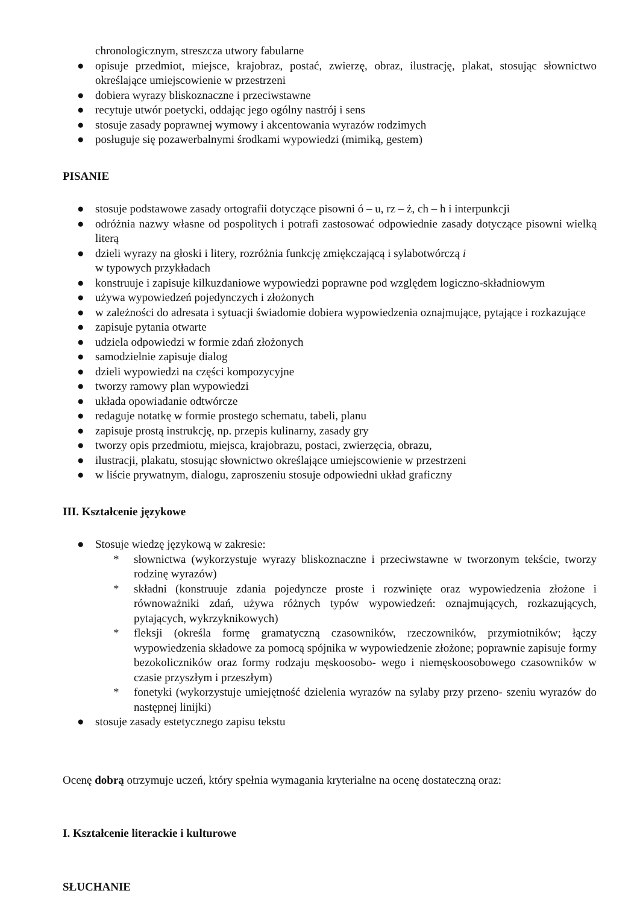chronologicznym, streszcza utwory fabularne
● opisuje przedmiot, miejsce, krajobraz, postać, zwierzę, obraz, ilustrację, plakat, stosując słownictwo określające umiejscowienie w przestrzeni
● dobiera wyrazy bliskoznaczne i przeciwstawne
● recytuje utwór poetycki, oddając jego ogólny nastrój i sens
● stosuje zasady poprawnej wymowy i akcentowania wyrazów rodzimych
● posługuje się pozawerbalnymi środkami wypowiedzi (mimiką, gestem)
PISANIE
● stosuje podstawowe zasady ortografii dotyczące pisowni ó – u, rz – ż, ch – h i interpunkcji
● odróżnia nazwy własne od pospolitych i potrafi zastosować odpowiednie zasady dotyczące pisowni wielką literą
● dzieli wyrazy na głoski i litery, rozróżnia funkcję zmiękczającą i sylabotwórczą i
w typowych przykładach
● konstruuje i zapisuje kilkuzdaniowe wypowiedzi poprawne pod względem logiczno-składniowym
● używa wypowiedzeń pojedynczych i złożonych
● w zależności do adresata i sytuacji świadomie dobiera wypowiedzenia oznajmujące, pytające i rozkazujące
● zapisuje pytania otwarte
● udziela odpowiedzi w formie zdań złożonych
● samodzielnie zapisuje dialog
● dzieli wypowiedzi na części kompozycyjne
● tworzy ramowy plan wypowiedzi
● układa opowiadanie odtwórcze
● redaguje notatkę w formie prostego schematu, tabeli, planu
● zapisuje prostą instrukcję, np. przepis kulinarny, zasady gry
● tworzy opis przedmiotu, miejsca, krajobrazu, postaci, zwierzęcia, obrazu,
● ilustracji, plakatu, stosując słownictwo określające umiejscowienie w przestrzeni
● w liście prywatnym, dialogu, zaproszeniu stosuje odpowiedni układ graficzny
III. Kształcenie językowe
● Stosuje wiedzę językową w zakresie:
* słownictwa (wykorzystuje wyrazy bliskoznaczne i przeciwstawne w tworzonym tekście, tworzy rodzinę wyrazów)
* składni (konstruuje zdania pojedyncze proste i rozwinięte oraz wypowiedzenia złożone i równoważniki zdań, używa różnych typów wypowiedzeń: oznajmujących, rozkazujących, pytających, wykrzyknikowych)
* fleksji (określa formę gramatyczną czasowników, rzeczowników, przymiotników; łączy wypowiedzenia składowe za pomocą spójnika w wypowiedzenie złożone; poprawnie zapisuje formy bezokoliczników oraz formy rodzaju męskoosobo- wego i niemęskoosobowego czasowników w czasie przyszłym i przeszłym)
* fonetyki (wykorzystuje umiejętność dzielenia wyrazów na sylaby przy przeno- szeniu wyrazów do następnej linijki)
● stosuje zasady estetycznego zapisu tekstu
Ocenę dobrą otrzymuje uczeń, który spełnia wymagania kryterialne na ocenę dostateczną oraz:
I. Kształcenie literackie i kulturowe
SŁUCHANIE